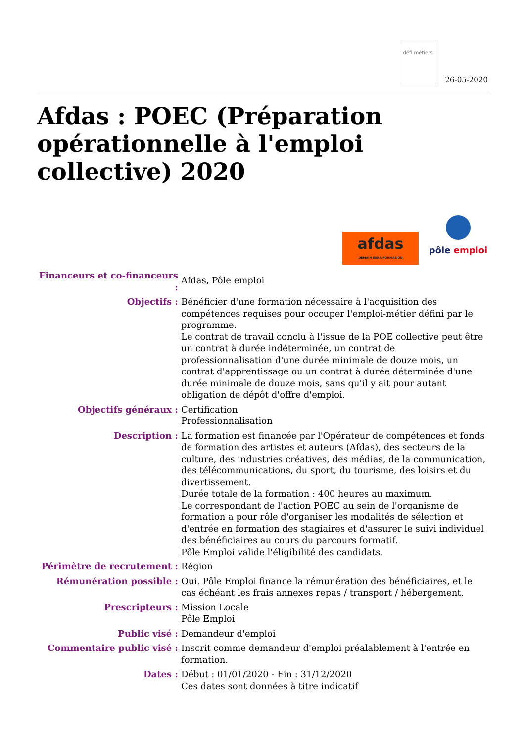défi métiers
26-05-2020
Afdas : POEC (Préparation opérationnelle à l'emploi collective) 2020
afdas
DEMAIN SERA FORMATION
pôle emploi
| Financeurs et co-financeurs : | Afdas, Pôle emploi |
| Objectifs : | Bénéficier d'une formation nécessaire à l'acquisition des compétences requises pour occuper l'emploi-métier défini par le programme. Le contrat de travail conclu à l'issue de la POE collective peut être un contrat à durée indéterminée, un contrat de professionnalisation d'une durée minimale de douze mois, un contrat d'apprentissage ou un contrat à durée déterminée d'une durée minimale de douze mois, sans qu'il y ait pour autant obligation de dépôt d'offre d'emploi. |
| Objectifs généraux : | Certification Professionnalisation |
| Description : | La formation est financée par l'Opérateur de compétences et fonds de formation des artistes et auteurs (Afdas), des secteurs de la culture, des industries créatives, des médias, de la communication, des télécommunications, du sport, du tourisme, des loisirs et du divertissement. Durée totale de la formation : 400 heures au maximum. Le correspondant de l'action POEC au sein de l'organisme de formation a pour rôle d'organiser les modalités de sélection et d'entrée en formation des stagiaires et d'assurer le suivi individuel des bénéficiaires au cours du parcours formatif. Pôle Emploi valide l'éligibilité des candidats. |
| Périmètre de recrutement : | Région |
| Rémunération possible : | Oui. Pôle Emploi finance la rémunération des bénéficiaires, et le cas échéant les frais annexes repas / transport / hébergement. |
| Prescripteurs : | Mission Locale Pôle Emploi |
| Public visé : | Demandeur d'emploi |
| Commentaire public visé : | Inscrit comme demandeur d'emploi préalablement à l'entrée en formation. |
| Dates : | Début : 01/01/2020 - Fin : 31/12/2020 Ces dates sont données à titre indicatif |